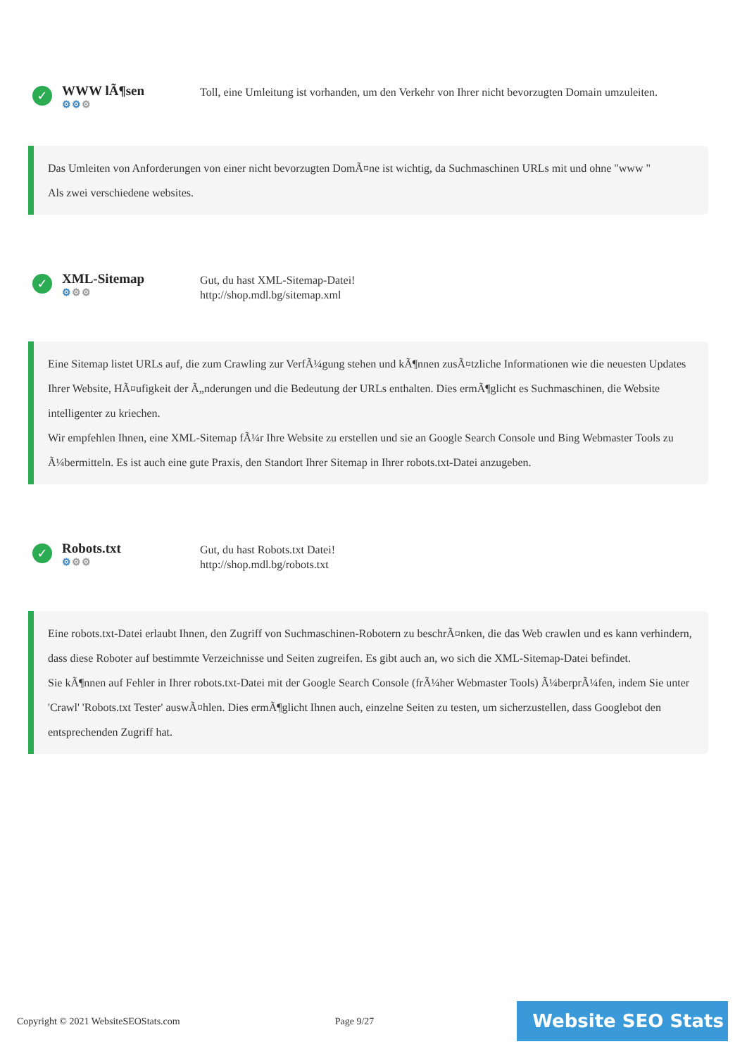✓
WWW lÃ¶sen
⚙⚙⚙
Toll, eine Umleitung ist vorhanden, um den Verkehr von Ihrer nicht bevorzugten Domain umzuleiten.
Das Umleiten von Anforderungen von einer nicht bevorzugten DomÃ¤ne ist wichtig, da Suchmaschinen URLs mit und ohne "www "
Als zwei verschiedene websites.
✓
XML-Sitemap
⚙⚙⚙
Gut, du hast XML-Sitemap-Datei!
http://shop.mdl.bg/sitemap.xml
Eine Sitemap listet URLs auf, die zum Crawling zur VerfÃ¼gung stehen und kÃ¶nnen zusÃ¤tzliche Informationen wie die neuesten Updates Ihrer Website, HÃ¤ufigkeit der Ã„nderungen und die Bedeutung der URLs enthalten. Dies ermÃ¶glicht es Suchmaschinen, die Website intelligenter zu kriechen.
Wir empfehlen Ihnen, eine XML-Sitemap fÃ¼r Ihre Website zu erstellen und sie an Google Search Console und Bing Webmaster Tools zu Ã¼bermitteln. Es ist auch eine gute Praxis, den Standort Ihrer Sitemap in Ihrer robots.txt-Datei anzugeben.
✓
Robots.txt
⚙⚙⚙
Gut, du hast Robots.txt Datei!
http://shop.mdl.bg/robots.txt
Eine robots.txt-Datei erlaubt Ihnen, den Zugriff von Suchmaschinen-Robotern zu beschrÃ¤nken, die das Web crawlen und es kann verhindern, dass diese Roboter auf bestimmte Verzeichnisse und Seiten zugreifen. Es gibt auch an, wo sich die XML-Sitemap-Datei befindet.
Sie kÃ¶nnen auf Fehler in Ihrer robots.txt-Datei mit der Google Search Console (frÃ¼her Webmaster Tools) Ã¼berprÃ¼fen, indem Sie unter 'Crawl' 'Robots.txt Tester' auswÃ¤hlen. Dies ermÃ¶glicht Ihnen auch, einzelne Seiten zu testen, um sicherzustellen, dass Googlebot den entsprechenden Zugriff hat.
Copyright © 2021 WebsiteSEOStats.com Page 9/27
Website SEO Stats